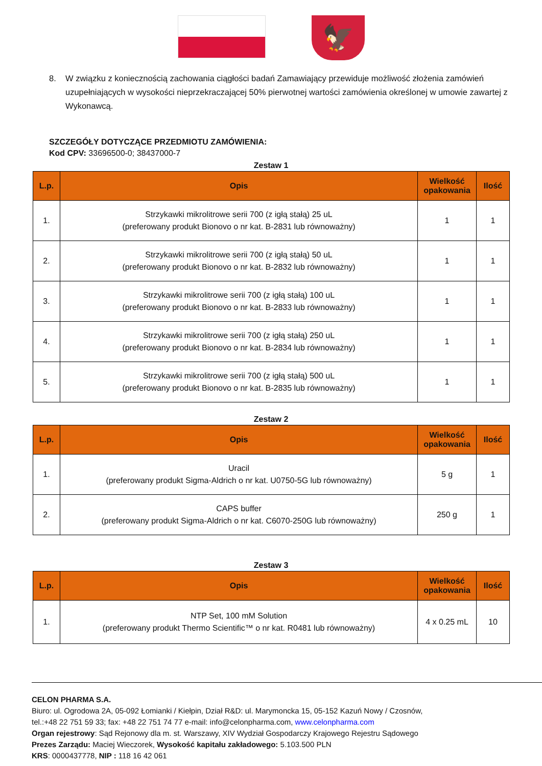🦅
8. W związku z koniecznością zachowania ciągłości badań Zamawiający przewiduje możliwość złożenia zamówień uzupełniających w wysokości nieprzekraczającej 50% pierwotnej wartości zamówienia określonej w umowie zawartej z Wykonawcą.
SZCZEGÓŁY DOTYCZĄCE PRZEDMIOTU ZAMÓWIENIA:
Kod CPV: 33696500-0; 38437000-7
Zestaw 1
| L.p. | Opis | Wielkość opakowania | Ilość |
| --- | --- | --- | --- |
| 1. | Strzykawki mikrolitrowe serii 700 (z igłą stałą) 25 uL (preferowany produkt Bionovo o nr kat. B-2831 lub równoważny) | 1 | 1 |
| 2. | Strzykawki mikrolitrowe serii 700 (z igłą stałą) 50 uL (preferowany produkt Bionovo o nr kat. B-2832 lub równoważny) | 1 | 1 |
| 3. | Strzykawki mikrolitrowe serii 700 (z igłą stałą) 100 uL (preferowany produkt Bionovo o nr kat. B-2833 lub równoważny) | 1 | 1 |
| 4. | Strzykawki mikrolitrowe serii 700 (z igłą stałą) 250 uL (preferowany produkt Bionovo o nr kat. B-2834 lub równoważny) | 1 | 1 |
| 5. | Strzykawki mikrolitrowe serii 700 (z igłą stałą) 500 uL (preferowany produkt Bionovo o nr kat. B-2835 lub równoważny) | 1 | 1 |
Zestaw 2
| L.p. | Opis | Wielkość opakowania | Ilość |
| --- | --- | --- | --- |
| 1. | Uracil (preferowany produkt Sigma-Aldrich o nr kat. U0750-5G lub równoważny) | 5 g | 1 |
| 2. | CAPS buffer (preferowany produkt Sigma-Aldrich o nr kat. C6070-250G lub równoważny) | 250 g | 1 |
Zestaw 3
| L.p. | Opis | Wielkość opakowania | Ilość |
| --- | --- | --- | --- |
| 1. | NTP Set, 100 mM Solution (preferowany produkt Thermo Scientific™ o nr kat. R0481 lub równoważny) | 4 x 0.25 mL | 10 |
CELON PHARMA S.A.
Biuro: ul. Ogrodowa 2A, 05-092 Łomianki / Kiełpin, Dział R&D: ul. Marymoncka 15, 05-152 Kazuń Nowy / Czosnów,
tel.:+48 22 751 59 33; fax: +48 22 751 74 77 e-mail: info@celonpharma.com, www.celonpharma.com
Organ rejestrowy: Sąd Rejonowy dla m. st. Warszawy, XIV Wydział Gospodarczy Krajowego Rejestru Sądowego
Prezes Zarządu: Maciej Wieczorek, Wysokość kapitału zakładowego: 5.103.500 PLN
KRS: 0000437778, NIP : 118 16 42 061